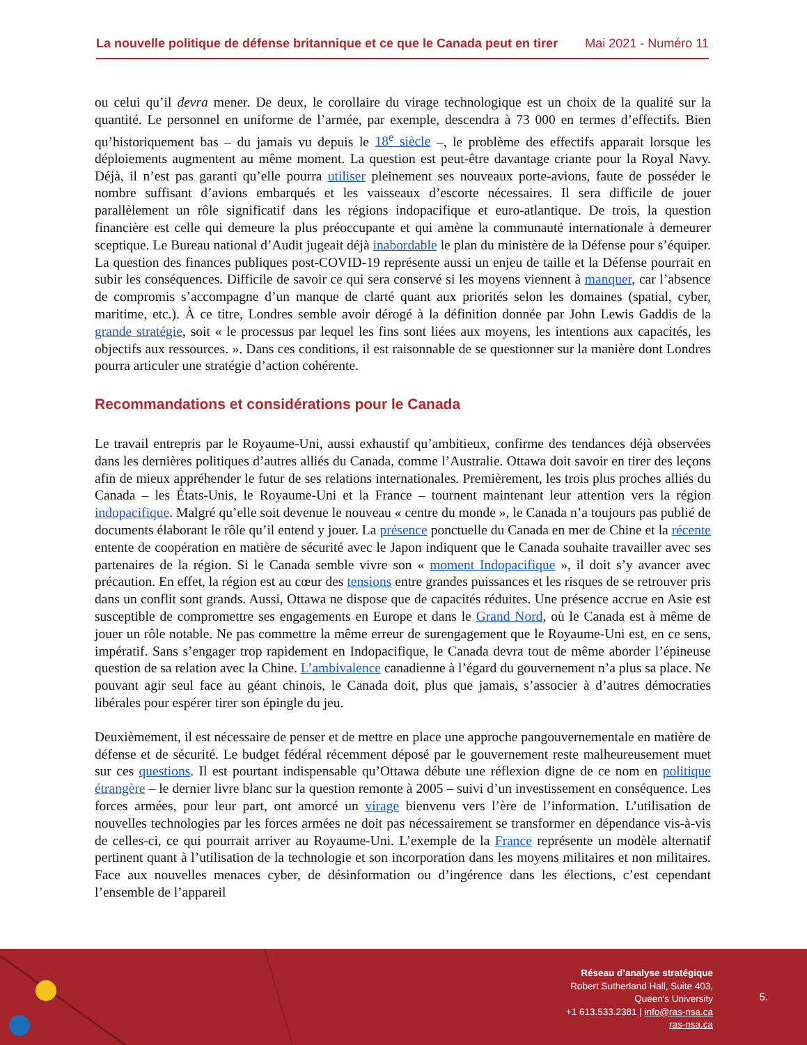La nouvelle politique de défense britannique et ce que le Canada peut en tirer Mai 2021 - Numéro 11
ou celui qu’il devra mener. De deux, le corollaire du virage technologique est un choix de la qualité sur la quantité. Le personnel en uniforme de l’armée, par exemple, descendra à 73 000 en termes d’effectifs. Bien qu’historiquement bas – du jamais vu depuis le 18<sup>e</sup> siècle –, le problème des effectifs apparait lorsque les déploiements augmentent au même moment. La question est peut-être davantage criante pour la Royal Navy. Déjà, il n’est pas garanti qu’elle pourra utiliser pleinement ses nouveaux porte-avions, faute de posséder le nombre suffisant d’avions embarqués et les vaisseaux d’escorte nécessaires. Il sera difficile de jouer parallèlement un rôle significatif dans les régions indopacifique et euro-atlantique. De trois, la question financière est celle qui demeure la plus préoccupante et qui amène la communauté internationale à demeurer sceptique. Le Bureau national d’Audit jugeait déjà inabordable le plan du ministère de la Défense pour s’équiper. La question des finances publiques post-COVID-19 représente aussi un enjeu de taille et la Défense pourrait en subir les conséquences. Difficile de savoir ce qui sera conservé si les moyens viennent à manquer, car l’absence de compromis s’accompagne d’un manque de clarté quant aux priorités selon les domaines (spatial, cyber, maritime, etc.). À ce titre, Londres semble avoir dérogé à la définition donnée par John Lewis Gaddis de la grande stratégie, soit « le processus par lequel les fins sont liées aux moyens, les intentions aux capacités, les objectifs aux ressources. ». Dans ces conditions, il est raisonnable de se questionner sur la manière dont Londres pourra articuler une stratégie d’action cohérente.
Recommandations et considérations pour le Canada
Le travail entrepris par le Royaume-Uni, aussi exhaustif qu’ambitieux, confirme des tendances déjà observées dans les dernières politiques d’autres alliés du Canada, comme l’Australie. Ottawa doit savoir en tirer des leçons afin de mieux appréhender le futur de ses relations internationales. Premièrement, les trois plus proches alliés du Canada – les États-Unis, le Royaume-Uni et la France – tournent maintenant leur attention vers la région indopacifique. Malgré qu’elle soit devenue le nouveau « centre du monde », le Canada n’a toujours pas publié de documents élaborant le rôle qu’il entend y jouer. La présence ponctuelle du Canada en mer de Chine et la récente entente de coopération en matière de sécurité avec le Japon indiquent que le Canada souhaite travailler avec ses partenaires de la région. Si le Canada semble vivre son « moment Indopacifique », il doit s’y avancer avec précaution. En effet, la région est au cœur des tensions entre grandes puissances et les risques de se retrouver pris dans un conflit sont grands. Aussi, Ottawa ne dispose que de capacités réduites. Une présence accrue en Asie est susceptible de compromettre ses engagements en Europe et dans le Grand Nord, où le Canada est à même de jouer un rôle notable. Ne pas commettre la même erreur de surengagement que le Royaume-Uni est, en ce sens, impératif. Sans s’engager trop rapidement en Indopacifique, le Canada devra tout de même aborder l’épineuse question de sa relation avec la Chine. L’ambivalence canadienne à l’égard du gouvernement n’a plus sa place. Ne pouvant agir seul face au géant chinois, le Canada doit, plus que jamais, s’associer à d’autres démocraties libérales pour espérer tirer son épingle du jeu.
Deuxièmement, il est nécessaire de penser et de mettre en place une approche pangouvernementale en matière de défense et de sécurité. Le budget fédéral récemment déposé par le gouvernement reste malheureusement muet sur ces questions. Il est pourtant indispensable qu’Ottawa débute une réflexion digne de ce nom en politique étrangère – le dernier livre blanc sur la question remonte à 2005 – suivi d’un investissement en conséquence. Les forces armées, pour leur part, ont amorcé un virage bienvenu vers l’ère de l’information. L’utilisation de nouvelles technologies par les forces armées ne doit pas nécessairement se transformer en dépendance vis-à-vis de celles-ci, ce qui pourrait arriver au Royaume-Uni. L’exemple de la France représente un modèle alternatif pertinent quant à l’utilisation de la technologie et son incorporation dans les moyens militaires et non militaires. Face aux nouvelles menaces cyber, de désinformation ou d’ingérence dans les élections, c’est cependant l’ensemble de l’appareil
Réseau d’analyse stratégique
Robert Sutherland Hall, Suite 403,
Queen's University
+1 613.533.2381 | info@ras-nsa.ca
ras-nsa.ca
5.